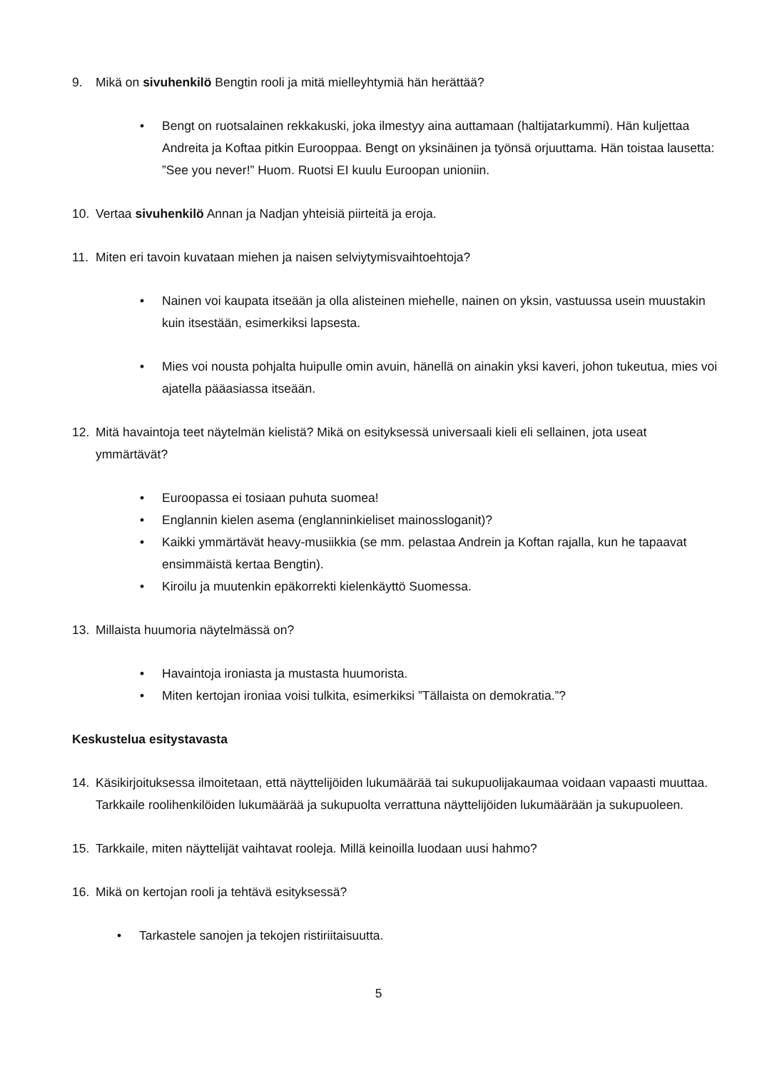9. Mikä on sivuhenkilö Bengtin rooli ja mitä mielleyhtymiä hän herättää?
• Bengt on ruotsalainen rekkakuski, joka ilmestyy aina auttamaan (haltijatarkummi). Hän kuljettaa Andreita ja Koftaa pitkin Eurooppaa. Bengt on yksinäinen ja työnsä orjuuttama. Hän toistaa lausetta: ”See you never!” Huom. Ruotsi EI kuulu Euroopan unioniin.
10. Vertaa sivuhenkilö Annan ja Nadjan yhteisiä piirteitä ja eroja.
11. Miten eri tavoin kuvataan miehen ja naisen selviytymisvaihtoehtoja?
• Nainen voi kaupata itseään ja olla alisteinen miehelle, nainen on yksin, vastuussa usein muustakin kuin itsestään, esimerkiksi lapsesta.
• Mies voi nousta pohjalta huipulle omin avuin, hänellä on ainakin yksi kaveri, johon tukeutua, mies voi ajatella pääasiassa itseään.
12. Mitä havaintoja teet näytelmän kielistä? Mikä on esityksessä universaali kieli eli sellainen, jota useat ymmärtävät?
• Euroopassa ei tosiaan puhuta suomea!
• Englannin kielen asema (englanninkieliset mainossloganit)?
• Kaikki ymmärtävät heavy-musiikkia (se mm. pelastaa Andrein ja Koftan rajalla, kun he tapaavat ensimmäistä kertaa Bengtin).
• Kiroilu ja muutenkin epäkorrekti kielenkäyttö Suomessa.
13. Millaista huumoria näytelmässä on?
• Havaintoja ironiasta ja mustasta huumorista.
• Miten kertojan ironiaa voisi tulkita, esimerkiksi ”Tällaista on demokratia.”?
Keskustelua esitystavasta
14. Käsikirjoituksessa ilmoitetaan, että näyttelijöiden lukumäärää tai sukupuolijakaumaa voidaan vapaasti muuttaa. Tarkkaile roolihenkilöiden lukumäärää ja sukupuolta verrattuna näyttelijöiden lukumäärään ja sukupuoleen.
15. Tarkkaile, miten näyttelijät vaihtavat rooleja. Millä keinoilla luodaan uusi hahmo?
16. Mikä on kertojan rooli ja tehtävä esityksessä?
• Tarkastele sanojen ja tekojen ristiriitaisuutta.
5